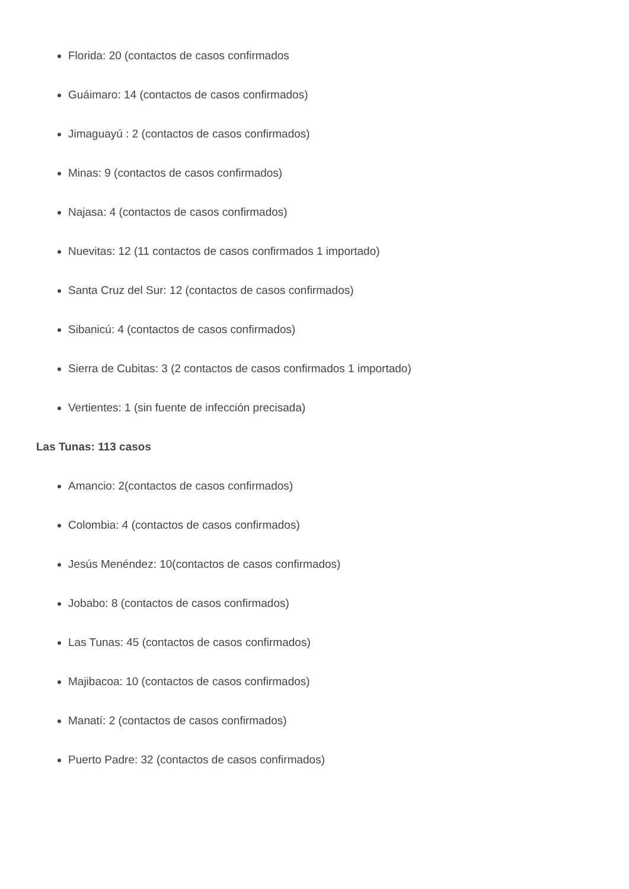Florida: 20 (contactos de casos confirmados
Guáimaro: 14 (contactos de casos confirmados)
Jimaguayú : 2 (contactos de casos confirmados)
Minas: 9 (contactos de casos confirmados)
Najasa: 4 (contactos de casos confirmados)
Nuevitas: 12 (11 contactos de casos confirmados 1 importado)
Santa Cruz del Sur: 12 (contactos de casos confirmados)
Sibanicú: 4 (contactos de casos confirmados)
Sierra de Cubitas: 3 (2 contactos de casos confirmados 1 importado)
Vertientes: 1 (sin fuente de infección precisada)
Las Tunas: 113 casos
Amancio: 2(contactos de casos confirmados)
Colombia: 4 (contactos de casos confirmados)
Jesús Menéndez: 10(contactos de casos confirmados)
Jobabo: 8 (contactos de casos confirmados)
Las Tunas: 45 (contactos de casos confirmados)
Majibacoa: 10 (contactos de casos confirmados)
Manatí: 2 (contactos de casos confirmados)
Puerto Padre: 32 (contactos de casos confirmados)